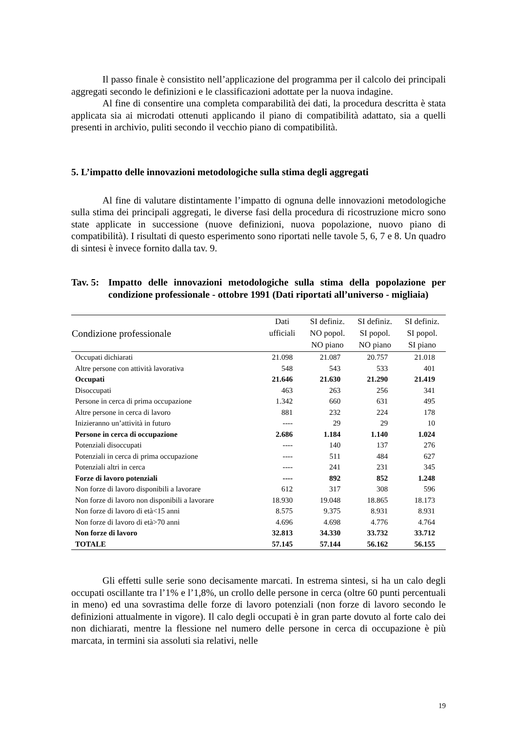Il passo finale è consistito nell’applicazione del programma per il calcolo dei principali aggregati secondo le definizioni e le classificazioni adottate per la nuova indagine.
Al fine di consentire una completa comparabilità dei dati, la procedura descritta è stata applicata sia ai microdati ottenuti applicando il piano di compatibilità adattato, sia a quelli presenti in archivio, puliti secondo il vecchio piano di compatibilità.
5. L’impatto delle innovazioni metodologiche sulla stima degli aggregati
Al fine di valutare distintamente l’impatto di ognuna delle innovazioni metodologiche sulla stima dei principali aggregati, le diverse fasi della procedura di ricostruzione micro sono state applicate in successione (nuove definizioni, nuova popolazione, nuovo piano di compatibilità). I risultati di questo esperimento sono riportati nelle tavole 5, 6, 7 e 8. Un quadro di sintesi è invece fornito dalla tav. 9.
Tav. 5: Impatto delle innovazioni metodologiche sulla stima della popolazione per condizione professionale - ottobre 1991 (Dati riportati all’universo - migliaia)
| Condizione professionale | Dati ufficiali | SI definiz. NO popol. NO piano | SI definiz. SI popol. NO piano | SI definiz. SI popol. SI piano |
| --- | --- | --- | --- | --- |
| Occupati dichiarati | 21.098 | 21.087 | 20.757 | 21.018 |
| Altre persone con attività lavorativa | 548 | 543 | 533 | 401 |
| Occupati | 21.646 | 21.630 | 21.290 | 21.419 |
| Disoccupati | 463 | 263 | 256 | 341 |
| Persone in cerca di prima occupazione | 1.342 | 660 | 631 | 495 |
| Altre persone in cerca di lavoro | 881 | 232 | 224 | 178 |
| Inizieranno un’attività in futuro | ---- | 29 | 29 | 10 |
| Persone in cerca di occupazione | 2.686 | 1.184 | 1.140 | 1.024 |
| Potenziali disoccupati | ---- | 140 | 137 | 276 |
| Potenziali in cerca di prima occupazione | ---- | 511 | 484 | 627 |
| Potenziali altri in cerca | ---- | 241 | 231 | 345 |
| Forze di lavoro potenziali | ---- | 892 | 852 | 1.248 |
| Non forze di lavoro disponibili a lavorare | 612 | 317 | 308 | 596 |
| Non forze di lavoro non disponibili a lavorare | 18.930 | 19.048 | 18.865 | 18.173 |
| Non forze di lavoro di età<15 anni | 8.575 | 9.375 | 8.931 | 8.931 |
| Non forze di lavoro di età>70 anni | 4.696 | 4.698 | 4.776 | 4.764 |
| Non forze di lavoro | 32.813 | 34.330 | 33.732 | 33.712 |
| TOTALE | 57.145 | 57.144 | 56.162 | 56.155 |
Gli effetti sulle serie sono decisamente marcati. In estrema sintesi, si ha un calo degli occupati oscillante tra l’1% e l’1,8%, un crollo delle persone in cerca (oltre 60 punti percentuali in meno) ed una sovrastima delle forze di lavoro potenziali (non forze di lavoro secondo le definizioni attualmente in vigore). Il calo degli occupati è in gran parte dovuto al forte calo dei non dichiarati, mentre la flessione nel numero delle persone in cerca di occupazione è più marcata, in termini sia assoluti sia relativi, nelle
19